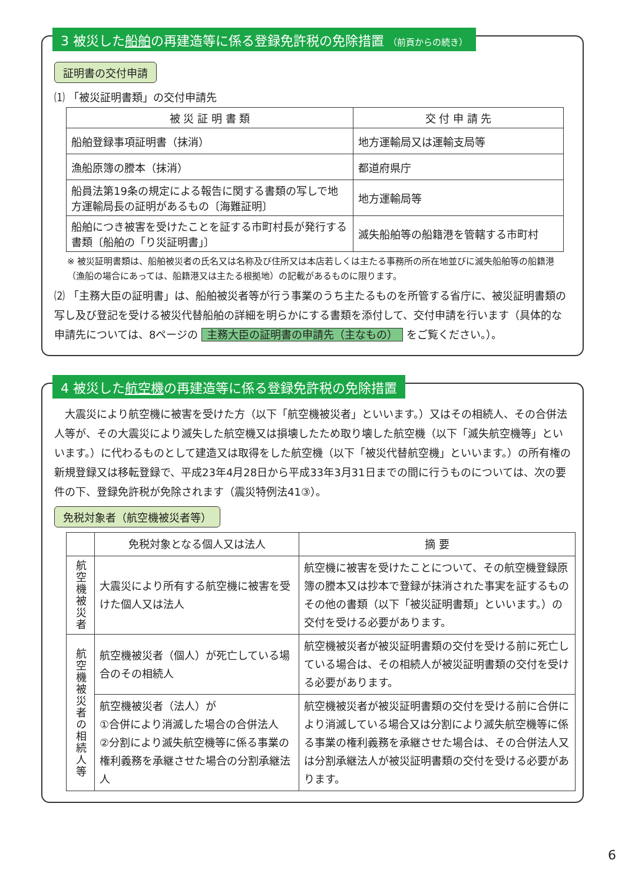3 被災した船舶の再建造等に係る登録免許税の免除措置 （前頁からの続き）
証明書の交付申請
⑴ 「被災証明書類」の交付申請先
| 被 災 証 明 書 類 | 交 付 申 請 先 |
| --- | --- |
| 船舶登録事項証明書（抹消） | 地方運輸局又は運輸支局等 |
| 漁船原簿の謄本（抹消） | 都道府県庁 |
| 船員法第19条の規定による報告に関する書類の写しで地方運輸局長の証明があるもの〔海難証明〕 | 地方運輸局等 |
| 船舶につき被害を受けたことを証する市町村長が発行する書類〔船舶の「り災証明書」〕 | 滅失船舶等の船籍港を管轄する市町村 |
※ 被災証明書類は、船舶被災者の氏名又は名称及び住所又は本店若しくは主たる事務所の所在地並びに滅失船舶等の船籍港（漁船の場合にあっては、船籍港又は主たる根拠地）の記載があるものに限ります。
⑵ 「主務大臣の証明書」は、船舶被災者等が行う事業のうち主たるものを所管する省庁に、被災証明書類の写し及び登記を受ける被災代替船舶の詳細を明らかにする書類を添付して、交付申請を行います（具体的な申請先については、8ページの 主務大臣の証明書の申請先（主なもの） をご覧ください。）。
4 被災した航空機の再建造等に係る登録免許税の免除措置
　大震災により航空機に被害を受けた方（以下「航空機被災者」といいます。）又はその相続人、その合併法人等が、その大震災により滅失した航空機又は損壊したため取り壊した航空機（以下「滅失航空機等」といいます。）に代わるものとして建造又は取得をした航空機（以下「被災代替航空機」といいます。）の所有権の新規登録又は移転登録で、平成23年4月28日から平成33年3月31日までの間に行うものについては、次の要件の下、登録免許税が免除されます（震災特例法41③）。
免税対象者（航空機被災者等）
| | 免税対象となる個人又は法人 | 摘 要 |
| --- | --- | --- |
| 航空機被災者 | 大震災により所有する航空機に被害を受けた個人又は法人 | 航空機に被害を受けたことについて、その航空機登録原簿の謄本又は抄本で登録が抹消された事実を証するものその他の書類（以下「被災証明書類」といいます。）の交付を受ける必要があります。 |
| 航空機被災者の相続人等 | 航空機被災者（個人）が死亡している場合のその相続人 | 航空機被災者が被災証明書類の交付を受ける前に死亡している場合は、その相続人が被災証明書類の交付を受ける必要があります。 |
| | 航空機被災者（法人）が ①合併により消滅した場合の合併法人 ②分割により滅失航空機等に係る事業の権利義務を承継させた場合の分割承継法人 | 航空機被災者が被災証明書類の交付を受ける前に合併により消滅している場合又は分割により滅失航空機等に係る事業の権利義務を承継させた場合は、その合併法人又は分割承継法人が被災証明書類の交付を受ける必要があります。 |
6